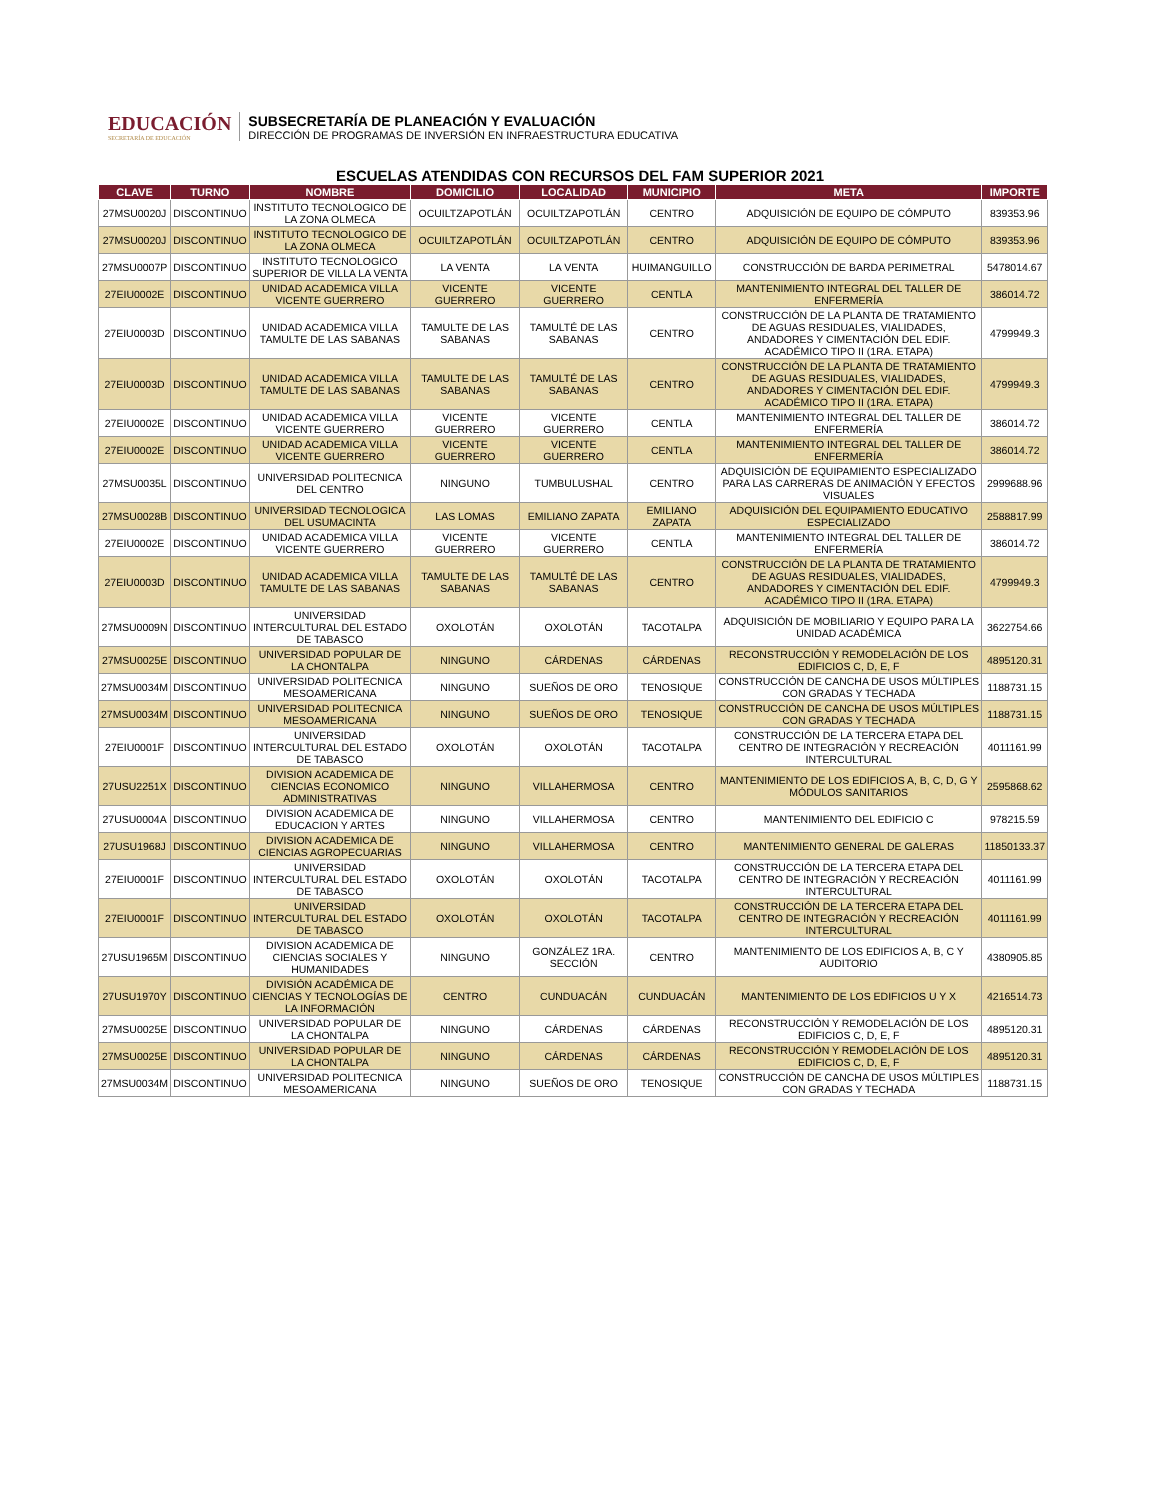EDUCACIÓN
SECRETARÍA DE EDUCACIÓN
SUBSECRETARÍA DE PLANEACIÓN Y EVALUACIÓN
DIRECCIÓN DE PROGRAMAS DE INVERSIÓN EN INFRAESTRUCTURA EDUCATIVA
ESCUELAS ATENDIDAS CON RECURSOS DEL FAM SUPERIOR 2021
| CLAVE | TURNO | NOMBRE | DOMICILIO | LOCALIDAD | MUNICIPIO | META | IMPORTE |
| --- | --- | --- | --- | --- | --- | --- | --- |
| 27MSU0020J | DISCONTINUO | INSTITUTO TECNOLOGICO DE LA ZONA OLMECA | OCUILTZAPOTLÁN | OCUILTZAPOTLÁN | CENTRO | ADQUISICIÓN DE EQUIPO DE CÓMPUTO | 839353.96 |
| 27MSU0020J | DISCONTINUO | INSTITUTO TECNOLOGICO DE LA ZONA OLMECA | OCUILTZAPOTLÁN | OCUILTZAPOTLÁN | CENTRO | ADQUISICIÓN DE EQUIPO DE CÓMPUTO | 839353.96 |
| 27MSU0007P | DISCONTINUO | INSTITUTO TECNOLOGICO SUPERIOR DE VILLA LA VENTA | LA VENTA | LA VENTA | HUIMANGUILLO | CONSTRUCCIÓN DE BARDA PERIMETRAL | 5478014.67 |
| 27EIU0002E | DISCONTINUO | UNIDAD ACADEMICA VILLA VICENTE GUERRERO | VICENTE GUERRERO | VICENTE GUERRERO | CENTLA | MANTENIMIENTO INTEGRAL DEL TALLER DE ENFERMERÍA | 386014.72 |
| 27EIU0003D | DISCONTINUO | UNIDAD ACADEMICA VILLA TAMULTE DE LAS SABANAS | TAMULTE DE LAS SABANAS | TAMULTÉ DE LAS SABANAS | CENTRO | CONSTRUCCIÓN DE LA PLANTA DE TRATAMIENTO DE AGUAS RESIDUALES, VIALIDADES, ANDADORES Y CIMENTACIÓN DEL EDIF. ACADÉMICO TIPO II (1RA. ETAPA) | 4799949.3 |
| 27EIU0003D | DISCONTINUO | UNIDAD ACADEMICA VILLA TAMULTE DE LAS SABANAS | TAMULTE DE LAS SABANAS | TAMULTÉ DE LAS SABANAS | CENTRO | CONSTRUCCIÓN DE LA PLANTA DE TRATAMIENTO DE AGUAS RESIDUALES, VIALIDADES, ANDADORES Y CIMENTACIÓN DEL EDIF. ACADÉMICO TIPO II (1RA. ETAPA) | 4799949.3 |
| 27EIU0002E | DISCONTINUO | UNIDAD ACADEMICA VILLA VICENTE GUERRERO | VICENTE GUERRERO | VICENTE GUERRERO | CENTLA | MANTENIMIENTO INTEGRAL DEL TALLER DE ENFERMERÍA | 386014.72 |
| 27EIU0002E | DISCONTINUO | UNIDAD ACADEMICA VILLA VICENTE GUERRERO | VICENTE GUERRERO | VICENTE GUERRERO | CENTLA | MANTENIMIENTO INTEGRAL DEL TALLER DE ENFERMERÍA | 386014.72 |
| 27MSU0035L | DISCONTINUO | UNIVERSIDAD POLITECNICA DEL CENTRO | NINGUNO | TUMBULUSHAL | CENTRO | ADQUISICIÓN DE EQUIPAMIENTO ESPECIALIZADO PARA LAS CARRERAS DE ANIMACIÓN Y EFECTOS VISUALES | 2999688.96 |
| 27MSU0028B | DISCONTINUO | UNIVERSIDAD TECNOLOGICA DEL USUMACINTA | LAS LOMAS | EMILIANO ZAPATA | EMILIANO ZAPATA | ADQUISICIÓN DEL EQUIPAMIENTO EDUCATIVO ESPECIALIZADO | 2588817.99 |
| 27EIU0002E | DISCONTINUO | UNIDAD ACADEMICA VILLA VICENTE GUERRERO | VICENTE GUERRERO | VICENTE GUERRERO | CENTLA | MANTENIMIENTO INTEGRAL DEL TALLER DE ENFERMERÍA | 386014.72 |
| 27EIU0003D | DISCONTINUO | UNIDAD ACADEMICA VILLA TAMULTE DE LAS SABANAS | TAMULTE DE LAS SABANAS | TAMULTÉ DE LAS SABANAS | CENTRO | CONSTRUCCIÓN DE LA PLANTA DE TRATAMIENTO DE AGUAS RESIDUALES, VIALIDADES, ANDADORES Y CIMENTACIÓN DEL EDIF. ACADÉMICO TIPO II (1RA. ETAPA) | 4799949.3 |
| 27MSU0009N | DISCONTINUO | UNIVERSIDAD INTERCULTURAL DEL ESTADO DE TABASCO | OXOLOTÁN | OXOLOTÁN | TACOTALPA | ADQUISICIÓN DE MOBILIARIO Y EQUIPO PARA LA UNIDAD ACADÉMICA | 3622754.66 |
| 27MSU0025E | DISCONTINUO | UNIVERSIDAD POPULAR DE LA CHONTALPA | NINGUNO | CÁRDENAS | CÁRDENAS | RECONSTRUCCIÓN Y REMODELACIÓN DE LOS EDIFICIOS C, D, E, F | 4895120.31 |
| 27MSU0034M | DISCONTINUO | UNIVERSIDAD POLITECNICA MESOAMERICANA | NINGUNO | SUEÑOS DE ORO | TENOSIQUE | CONSTRUCCIÓN DE CANCHA DE USOS MÚLTIPLES CON GRADAS Y TECHADA | 1188731.15 |
| 27MSU0034M | DISCONTINUO | UNIVERSIDAD POLITECNICA MESOAMERICANA | NINGUNO | SUEÑOS DE ORO | TENOSIQUE | CONSTRUCCIÓN DE CANCHA DE USOS MÚLTIPLES CON GRADAS Y TECHADA | 1188731.15 |
| 27EIU0001F | DISCONTINUO | UNIVERSIDAD INTERCULTURAL DEL ESTADO DE TABASCO | OXOLOTÁN | OXOLOTÁN | TACOTALPA | CONSTRUCCIÓN DE LA TERCERA ETAPA DEL CENTRO DE INTEGRACIÓN Y RECREACIÓN INTERCULTURAL | 4011161.99 |
| 27USU2251X | DISCONTINUO | DIVISION ACADEMICA DE CIENCIAS ECONOMICO ADMINISTRATIVAS | NINGUNO | VILLAHERMOSA | CENTRO | MANTENIMIENTO DE LOS EDIFICIOS A, B, C, D, G Y MÓDULOS SANITARIOS | 2595868.62 |
| 27USU0004A | DISCONTINUO | DIVISION ACADEMICA DE EDUCACION Y ARTES | NINGUNO | VILLAHERMOSA | CENTRO | MANTENIMIENTO DEL EDIFICIO C | 978215.59 |
| 27USU1968J | DISCONTINUO | DIVISION ACADEMICA DE CIENCIAS AGROPECUARIAS | NINGUNO | VILLAHERMOSA | CENTRO | MANTENIMIENTO GENERAL DE GALERAS | 11850133.37 |
| 27EIU0001F | DISCONTINUO | UNIVERSIDAD INTERCULTURAL DEL ESTADO DE TABASCO | OXOLOTÁN | OXOLOTÁN | TACOTALPA | CONSTRUCCIÓN DE LA TERCERA ETAPA DEL CENTRO DE INTEGRACIÓN Y RECREACIÓN INTERCULTURAL | 4011161.99 |
| 27EIU0001F | DISCONTINUO | UNIVERSIDAD INTERCULTURAL DEL ESTADO DE TABASCO | OXOLOTÁN | OXOLOTÁN | TACOTALPA | CONSTRUCCIÓN DE LA TERCERA ETAPA DEL CENTRO DE INTEGRACIÓN Y RECREACIÓN INTERCULTURAL | 4011161.99 |
| 27USU1965M | DISCONTINUO | DIVISION ACADEMICA DE CIENCIAS SOCIALES Y HUMANIDADES | NINGUNO | GONZÁLEZ 1RA. SECCIÓN | CENTRO | MANTENIMIENTO DE LOS EDIFICIOS A, B, C Y AUDITORIO | 4380905.85 |
| 27USU1970Y | DISCONTINUO | DIVISIÓN ACADÉMICA DE CIENCIAS Y TECNOLOGÍAS DE LA INFORMACIÓN | CENTRO | CUNDUACÁN | CUNDUACÁN | MANTENIMIENTO DE LOS EDIFICIOS U Y X | 4216514.73 |
| 27MSU0025E | DISCONTINUO | UNIVERSIDAD POPULAR DE LA CHONTALPA | NINGUNO | CÁRDENAS | CÁRDENAS | RECONSTRUCCIÓN Y REMODELACIÓN DE LOS EDIFICIOS C, D, E, F | 4895120.31 |
| 27MSU0025E | DISCONTINUO | UNIVERSIDAD POPULAR DE LA CHONTALPA | NINGUNO | CÁRDENAS | CÁRDENAS | RECONSTRUCCIÓN Y REMODELACIÓN DE LOS EDIFICIOS C, D, E, F | 4895120.31 |
| 27MSU0034M | DISCONTINUO | UNIVERSIDAD POLITECNICA MESOAMERICANA | NINGUNO | SUEÑOS DE ORO | TENOSIQUE | CONSTRUCCIÓN DE CANCHA DE USOS MÚLTIPLES CON GRADAS Y TECHADA | 1188731.15 |